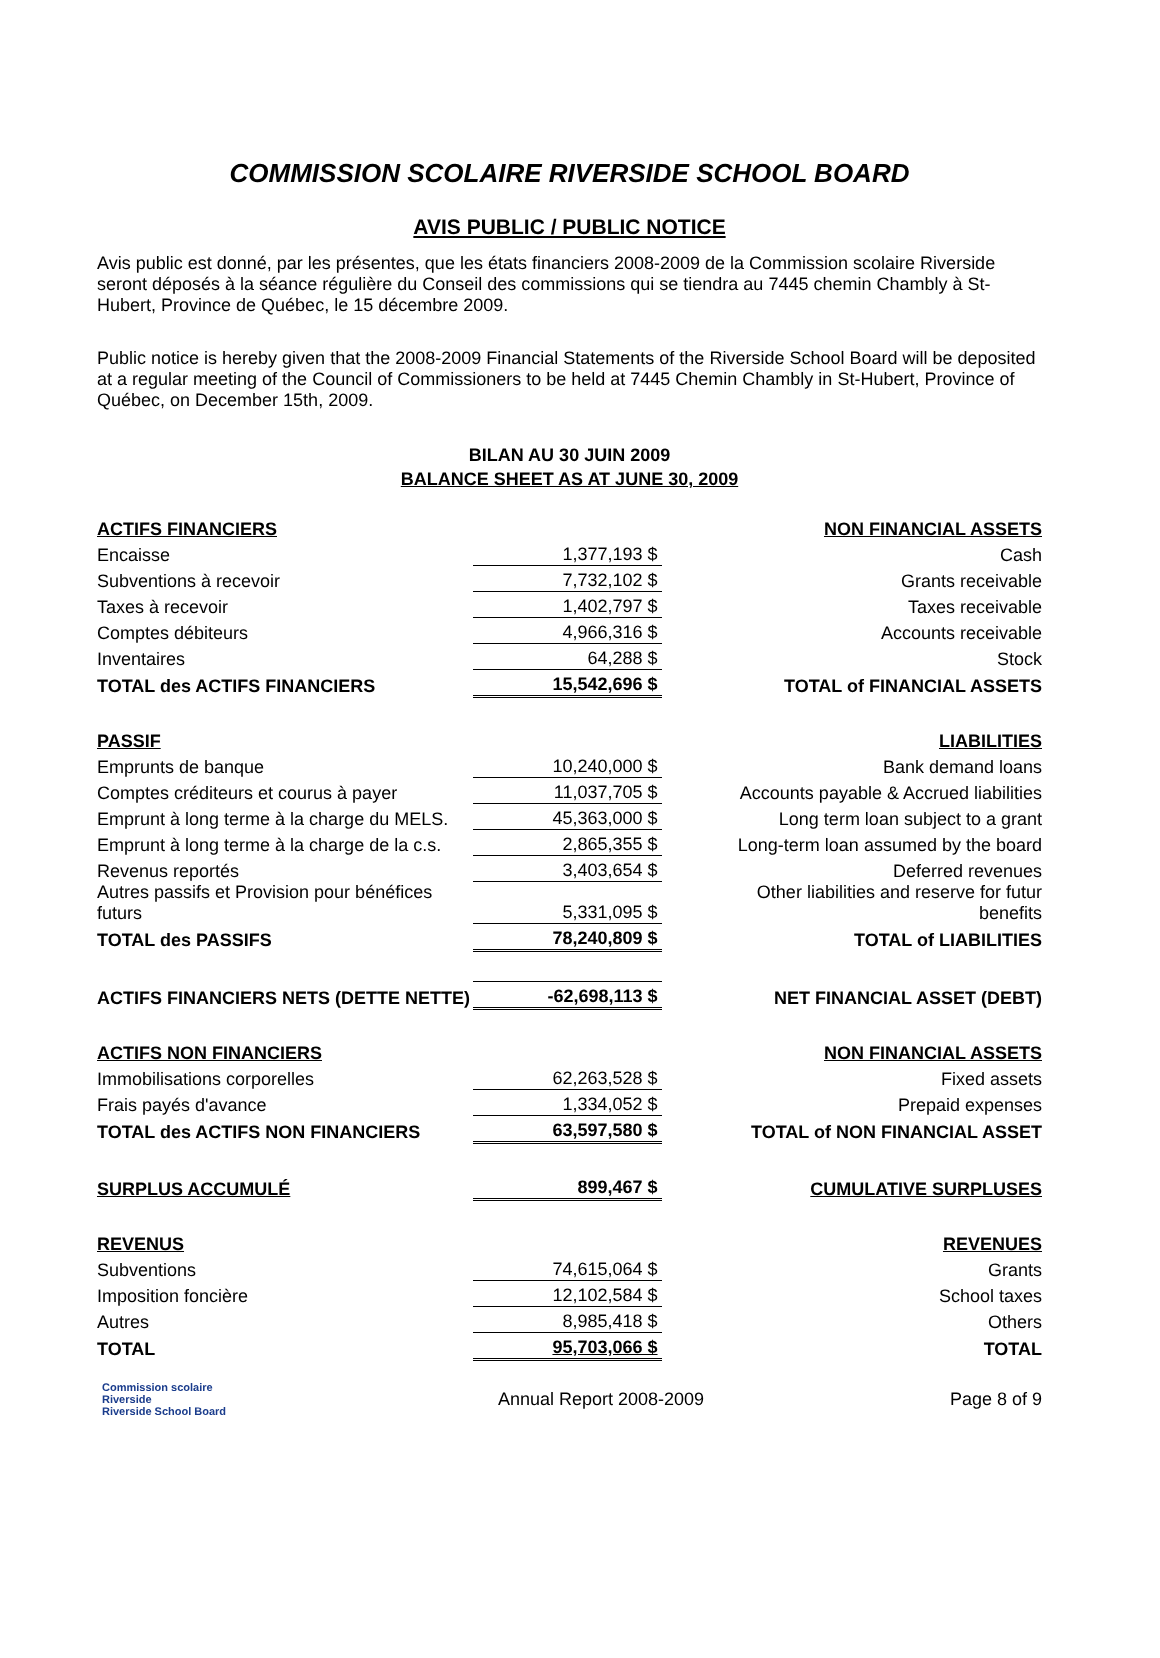COMMISSION SCOLAIRE RIVERSIDE SCHOOL BOARD
AVIS PUBLIC / PUBLIC NOTICE
Avis public est donné, par les présentes, que les états financiers 2008-2009 de la Commission scolaire Riverside seront déposés à la séance régulière du Conseil des commissions qui se tiendra au 7445 chemin Chambly à St-Hubert, Province de Québec, le 15 décembre 2009.
Public notice is hereby given that the 2008-2009 Financial Statements of the Riverside School Board will be deposited at a regular meeting of the Council of Commissioners to be held at 7445 Chemin Chambly in St-Hubert, Province of Québec, on December 15th, 2009.
BILAN AU 30 JUIN 2009
BALANCE SHEET AS AT JUNE 30, 2009
| ACTIFS FINANCIERS | | | NON FINANCIAL ASSETS |
| Encaisse | 1,377,193 $ | | Cash |
| Subventions à recevoir | 7,732,102 $ | | Grants receivable |
| Taxes à recevoir | 1,402,797 $ | | Taxes receivable |
| Comptes débiteurs | 4,966,316 $ | | Accounts receivable |
| Inventaires | 64,288 $ | | Stock |
| TOTAL des ACTIFS FINANCIERS | 15,542,696 $ | | TOTAL of FINANCIAL ASSETS |
| PASSIF | | | LIABILITIES |
| Emprunts de banque | 10,240,000 $ | | Bank demand loans |
| Comptes créditeurs et courus à payer | 11,037,705 $ | | Accounts payable & Accrued liabilities |
| Emprunt à long terme à la charge du MELS. | 45,363,000 $ | | Long term loan subject to a grant |
| Emprunt à long terme à la charge de la c.s. | 2,865,355 $ | | Long-term loan assumed by the board |
| Revenus reportés | 3,403,654 $ | | Deferred revenues |
| Autres passifs et Provision pour bénéfices futurs | 5,331,095 $ | | Other liabilities and reserve for futur benefits |
| TOTAL des PASSIFS | 78,240,809 $ | | TOTAL of LIABILITIES |
| ACTIFS FINANCIERS NETS (DETTE NETTE) | -62,698,113 $ | | NET FINANCIAL ASSET (DEBT) |
| ACTIFS NON FINANCIERS | | | NON FINANCIAL ASSETS |
| Immobilisations corporelles | 62,263,528 $ | | Fixed assets |
| Frais payés d'avance | 1,334,052 $ | | Prepaid expenses |
| TOTAL des ACTIFS NON FINANCIERS | 63,597,580 $ | | TOTAL of NON FINANCIAL ASSET |
| SURPLUS ACCUMULÉ | 899,467 $ | | CUMULATIVE SURPLUSES |
| REVENUS | | | REVENUES |
| Subventions | 74,615,064 $ | | Grants |
| Imposition foncière | 12,102,584 $ | | School taxes |
| Autres | 8,985,418 $ | | Others |
| TOTAL | 95,703,066 $ | | TOTAL |
Commission scolaire Riverside
Riverside School Board
Annual Report 2008-2009 Page 8 of 9